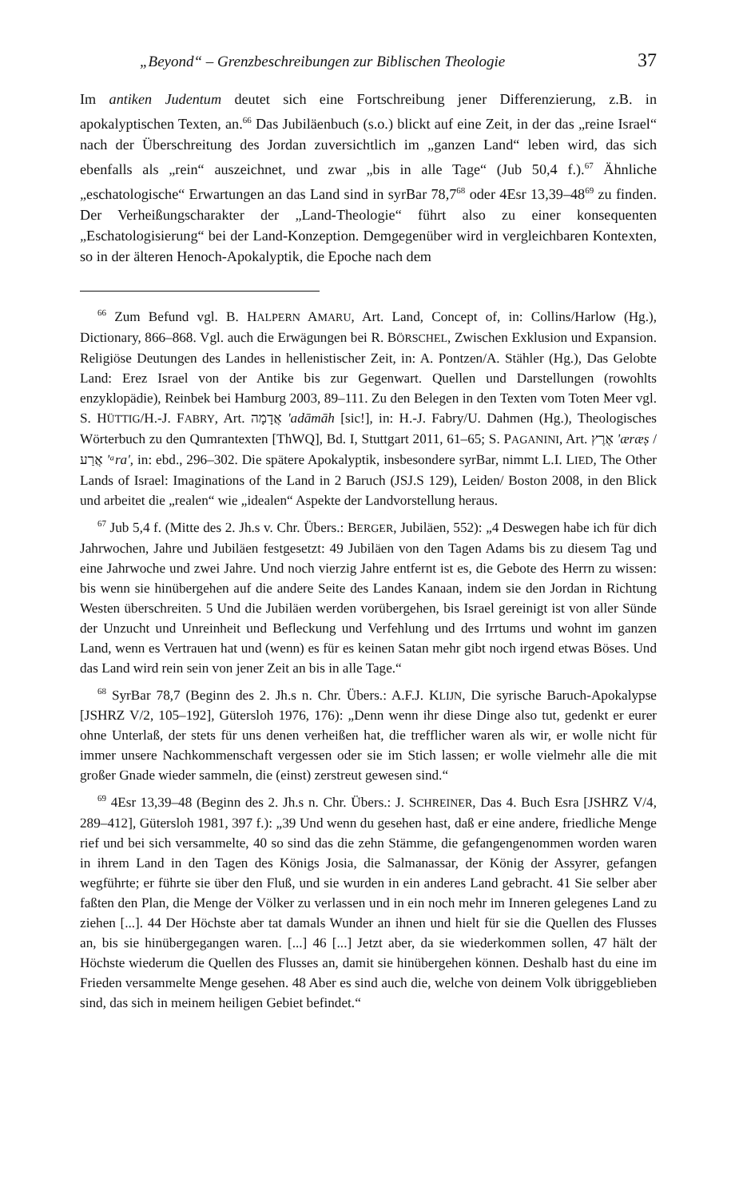„Beyond“ – Grenzbeschreibungen zur Biblischen Theologie 37
Im antiken Judentum deutet sich eine Fortschreibung jener Differenzierung, z.B. in apokalyptischen Texten, an.<sup>66</sup> Das Jubiläenbuch (s.o.) blickt auf eine Zeit, in der das „reine Israel“ nach der Überschreitung des Jordan zuversichtlich im „ganzen Land“ leben wird, das sich ebenfalls als „rein“ auszeichnet, und zwar „bis in alle Tage“ (Jub 50,4 f.).<sup>67</sup> Ähnliche „eschatologische“ Erwartungen an das Land sind in syrBar 78,7<sup>68</sup> oder 4Esr 13,39–48<sup>69</sup> zu finden. Der Verheißungscharakter der „Land-Theologie“ führt also zu einer konsequenten „Eschatologisierung“ bei der Land-Konzeption. Demgegenüber wird in vergleichbaren Kontexten, so in der älteren Henoch-Apokalyptik, die Epoche nach dem
<sup>66</sup> Zum Befund vgl. B. HALPERN AMARU, Art. Land, Concept of, in: Collins/Harlow (Hg.), Dictionary, 866–868. Vgl. auch die Erwägungen bei R. BÖRSCHEL, Zwischen Exklusion und Expansion. Religiöse Deutungen des Landes in hellenistischer Zeit, in: A. Pontzen/A. Stähler (Hg.), Das Gelobte Land: Erez Israel von der Antike bis zur Gegenwart. Quellen und Darstellungen (rowohlts enzyklopädie), Reinbek bei Hamburg 2003, 89–111. Zu den Belegen in den Texten vom Toten Meer vgl. S. HÜTTIG/H.-J. FABRY, Art. אֲדָמָה 'adāmāh [sic!], in: H.-J. Fabry/U. Dahmen (Hg.), Theologisches Wörterbuch zu den Qumrantexten [ThWQ], Bd. I, Stuttgart 2011, 61–65; S. PAGANINI, Art. אֶרֶץ 'æræṣ / אֲרַע 'ᵃra', in: ebd., 296–302. Die spätere Apokalyptik, insbesondere syrBar, nimmt L.I. LIED, The Other Lands of Israel: Imaginations of the Land in 2 Baruch (JSJ.S 129), Leiden/ Boston 2008, in den Blick und arbeitet die „realen“ wie „idealen“ Aspekte der Landvorstellung heraus.
<sup>67</sup> Jub 5,4 f. (Mitte des 2. Jh.s v. Chr. Übers.: BERGER, Jubiläen, 552): „4 Deswegen habe ich für dich Jahrwochen, Jahre und Jubiläen festgesetzt: 49 Jubiläen von den Tagen Adams bis zu diesem Tag und eine Jahrwoche und zwei Jahre. Und noch vierzig Jahre entfernt ist es, die Gebote des Herrn zu wissen: bis wenn sie hinübergehen auf die andere Seite des Landes Kanaan, indem sie den Jordan in Richtung Westen überschreiten. 5 Und die Jubiläen werden vorübergehen, bis Israel gereinigt ist von aller Sünde der Unzucht und Unreinheit und Befleckung und Verfehlung und des Irrtums und wohnt im ganzen Land, wenn es Vertrauen hat und (wenn) es für es keinen Satan mehr gibt noch irgend etwas Böses. Und das Land wird rein sein von jener Zeit an bis in alle Tage.“
<sup>68</sup> SyrBar 78,7 (Beginn des 2. Jh.s n. Chr. Übers.: A.F.J. KLIJN, Die syrische Baruch-Apokalypse [JSHRZ V/2, 105–192], Gütersloh 1976, 176): „Denn wenn ihr diese Dinge also tut, gedenkt er eurer ohne Unterlaß, der stets für uns denen verheißen hat, die trefflicher waren als wir, er wolle nicht für immer unsere Nachkommenschaft vergessen oder sie im Stich lassen; er wolle vielmehr alle die mit großer Gnade wieder sammeln, die (einst) zerstreut gewesen sind.“
<sup>69</sup> 4Esr 13,39–48 (Beginn des 2. Jh.s n. Chr. Übers.: J. SCHREINER, Das 4. Buch Esra [JSHRZ V/4, 289–412], Gütersloh 1981, 397 f.): „39 Und wenn du gesehen hast, daß er eine andere, friedliche Menge rief und bei sich versammelte, 40 so sind das die zehn Stämme, die gefangengenommen worden waren in ihrem Land in den Tagen des Königs Josia, die Salmanassar, der König der Assyrer, gefangen wegführte; er führte sie über den Fluß, und sie wurden in ein anderes Land gebracht. 41 Sie selber aber faßten den Plan, die Menge der Völker zu verlassen und in ein noch mehr im Inneren gelegenes Land zu ziehen [...]. 44 Der Höchste aber tat damals Wunder an ihnen und hielt für sie die Quellen des Flusses an, bis sie hinübergegangen waren. [...] 46 [...] Jetzt aber, da sie wiederkommen sollen, 47 hält der Höchste wiederum die Quellen des Flusses an, damit sie hinübergehen können. Deshalb hast du eine im Frieden versammelte Menge gesehen. 48 Aber es sind auch die, welche von deinem Volk übriggeblieben sind, das sich in meinem heiligen Gebiet befindet.“